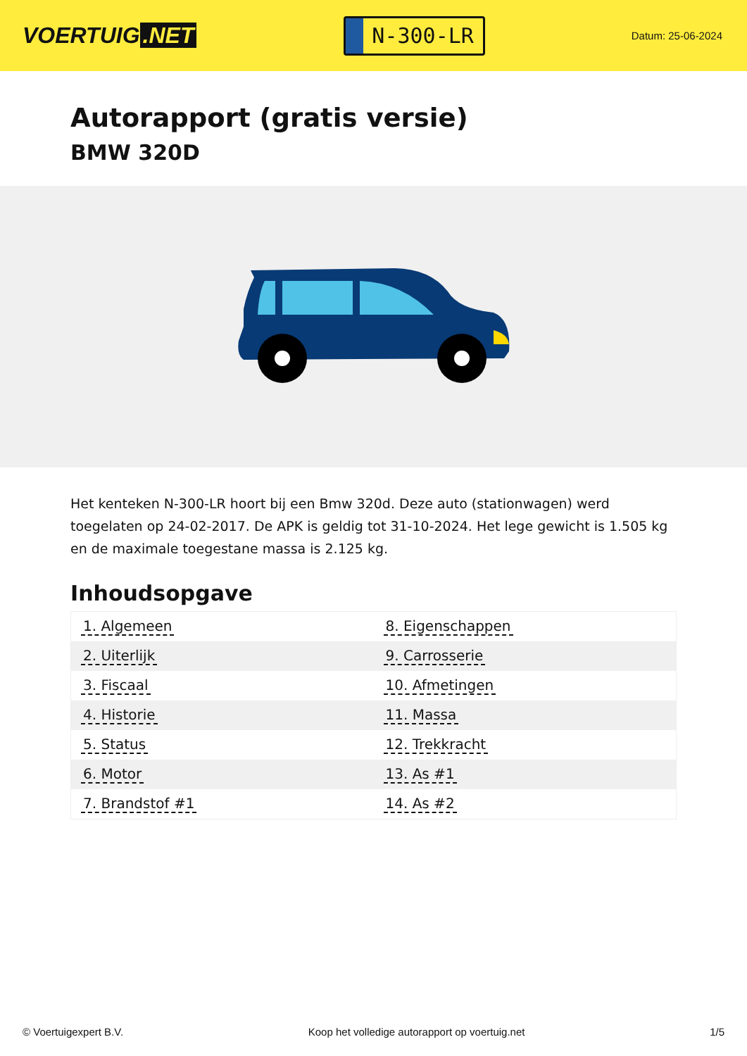VOERTUIG.NET
N-300-LR
Datum: 25-06-2024
Autorapport (gratis versie)
BMW 320D
Het kenteken N-300-LR hoort bij een Bmw 320d. Deze auto (stationwagen) werd toegelaten op 24-02-2017. De APK is geldig tot 31-10-2024. Het lege gewicht is 1.505 kg en de maximale toegestane massa is 2.125 kg.
Inhoudsopgave
| 1. Algemeen | 8. Eigenschappen |
| 2. Uiterlijk | 9. Carrosserie |
| 3. Fiscaal | 10. Afmetingen |
| 4. Historie | 11. Massa |
| 5. Status | 12. Trekkracht |
| 6. Motor | 13. As #1 |
| 7. Brandstof #1 | 14. As #2 |
© Voertuigexpert B.V. Koop het volledige autorapport op voertuig.net 1/5